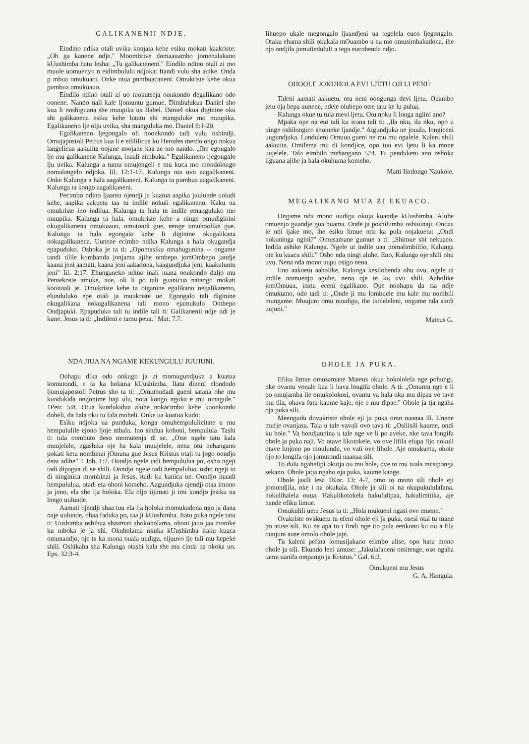GALIKANENII NDJE.
Eindino ndika otali uvika konjala kehe esiku mokati kaakriste: „Oh ga kanene ndje." Moombrive domaauambo jomehalakano kUushimba hatu lesha: „Tu galikaneneni." Eindilo ndino otali zi mo muule uomuenyo n eidimbululo ndjoka: Itandi vulu sha auike. Onda p mbua omukuaci. Onke otua pumbuacaneni. Omukriste kehe okua pumbua omukuauo.
Eindilo ndino otali zi uo mokutseja oonkondo degalikano odo oonene. Nando nali kale ljomuntu gumue. Dimbulukua Daniel sho kua li noshiguana she muupika ua Babel. Daniel okua digininе oku shi galikanena esiku kehe lutatu shi mangulukе mo muupika. Egalikaneno lje olju uvika, sha manguluka mo. Daniel 9:1-20.
Egalikaneno ljegongalo oli noonkondo tadi vulu oshindji. Omujapostoli Petrus kua li e edililicua ku Herodes merdo ongo nokua langelicua aakuiita oojane noojane kaa ze mo nando. „Ihe egongalo lje mu galikanene Kalunga, inaali zimbuka." Egalikaneno ljegongalo lju uvika. Kalunga a tumu omujengeli e mu kuca mo mondolongo nomalangelo ndjoka. Iil. 12:1-17. Kalunga ota uvu aagalikaneni. Onke Kalunga a hala aagalikaneni. Kalunga ta pumbua aagalikaneni. Kalunga ta kongo aagalikaneni.
Pecimbo ndino ljaantu ojendji ja kuatua aapika juulunde uoludi kehe, aapika aakuetu taa tu indile nokuli egalikaneno. Kaku na omukriste ino indilua. Kalunga ta hala tu indile emanguluko mo muupika. Kalunga ta hala, omukriste kehe a ninge omudiginini okugalikanena omukuauo, omutondi gue, nenge omuhoolike gue. Kalunga ta hala egongalo kehe li diginine okugalikana nokugalikanena. Uunene ecimbo ndika Kalunga a hala okugandja epapuduko. Oshoka je ta ti: „Opomasiku omahugunina -- ongame tandi tilile kombanda jonjama ajihe ombepo jomOmbepo jandje kaana jeni aamati, kaana jeni aakadona, kaagundjuka jeni, kaakuluntu jeni" Iil. 2:17. Ehunganeko ndino inali mana oonkondo daljo mu Pentekoste amuke, aue, oli li po tali guanicua natango mokati kooitaali je. Omukriste kehe ta oiganine egalikano negalikaneno, elunduluko epe otali ja muukriste ue. Egongalo tali diginine okugalikana nokugalikanena tali mono ejamukulo Ombepo Ondjapuki. Epapuduko tali tu indile tali ti: Galikanenii ndje ndi je kune. Jesus ta ti: „Indileni e tamu peua." Mat. 7.7.
NDA JIUA NA NGAME KIIKUNGULU JUUJUNI.
Oohapu dika odo onkugo ja zi momugundjuka a kuatua komutondi, e ta ka holama kUushimba. Ilatu dineni elondodo ljomujapostoli Petrus sho ta ti: „Omutondadi gueni satana ohe mu kundukida ongonime haji ulu, nota kongo ngoka e mu ninagule." 1Petr. 5:8. Otua kundukidua aluhe nokacimbo kehe koonkondo doheli, da hala oku tu fala moheli. Onke ua kuatua kudo:
Esiku ndjoka ua punduka, konga omuhempululicitate u mu hempululile ejono ljoje mbala. Ino sindua kohoni, hempulula. Tashi ti: tula oombuto deso momutenja di se. „Otse ngele tatu kala muujelele, ngashika oje ha kala muujelele, nena otu nehangano pokati ketu nombinzi jOmuna gue Jesus Kristus otaji tu jogo oondjo detu adihe" 1 Joh. 1:7. Oondjo ngele tadi hempululua po, osho ngeji tadi dipagua di se shili. Oondjo ngele tadi hempululua, osho ngeji to di ninginica mombinzi ja Jesus, itadi ku kanica ue. Oondjo inaadi hempululua, otadi eta ohoni komeho. Aagundjuka ojendji otaa imono ja jono, ela sho lja holoka. Ela oljo iijimati ji imi kondjo jesiku ua longo uulunde.
Aamati ojendji shaa tuu ela lja holoka momukadona ngo ja dana naje uulunde, ohaa faduka po, taa ji kUushimba. Itatu puka ngele tatu ti: Uushimba oshihua shaamati shokuholama, ohoni jauo jaa monike ku mboka je ja shi. Okuholama nkuka kUushimba itaku kuaca omunandjo, oje ta ka mona ouala uudigu, eijuuvo lje tali mu hepeke shili. Oshikaha sha Kalunga otashi kala she mu cinda na nkoka uo. Eps. 32:3-4.
Iihuepo ukale megongalo ljaandjeni ua tegelela euco ljegongalo. Otaku ehama shili okukala mOuambo u na mo omusimbakadona, ihe ojo ondjila jomuiteduluIi a tega eucohenda ndjo.
OHOOLE JOKUHOLA EVI LJETU OJI LI PENI?
Taleni aamati aakuetu, otu neni oongunga devi ljetu. Ouambo jetu oja hepa uunene, ndele oluhepo otse tatu ke lu pulua.
Kalunga okue tu tula mevi ljetu. Otu noku li longa ngiini ano?
Mpaka ope na eui tali ku icana tali ti: „Ila nku, ila nku, opo u ninge oshilongico shomeke ljandje." Aigundjuka ne jouala, longiceni uugundjuka. Landuleni Omuua gueni ne mu mu opalele. Kaleni shili aakuiita. Omilema mu di kondjice, opo tuu evi ljetu li ka mone uujelele. Tala eimbilo mehangano 524. Tu pendukeni ano oshoka iiguana ajihe ja hala okuhuma komeho.
Matti Iindongo Nankole.
MEGALIKANO MUA ZI EKUACO.
Ongame nda mono uudigu okuja kuandje kUushimba. Aluhe omuenjo guandje gua huama. Onde ja poshilumbu oshiuinaji. Ondaa le ndi ijake mo, ihe esiku limue nda ka pula oojakuetu: „Ondi nokuninga ngini?" Omusamane gumue a ti: „Shimue shi nekuaco. Indila ashike Kalunga. Ngele ui indile uaa nomalimbililo, Kalunga ote ku kuaca shili." Osho nda ningi aluhe. Eno, Kalunga oje shili ohu uvu. Nena nda mono uupu osigo nena.
Eno aakuetu aaholike, Kalunga kesilohenda ohu uvu, ngele ui indile nomuenjo aguhe, nena oje te ku uvu shili. Aaholike jomOmuua, inatu eceni egalikano. Ope noohapu da tsa ndje omukumo, odo tadi ti: „Onde ji mu lombuele mu kale mu nombili mungame. Muujuni omu nuudigu, ihe ikoleleleni, ongame nda sindi uujuni."
Mateus G.
OHOLE JA PUKA.
Efiku limue omusamane Mateus okua hokololela nge pohungi, nke ovantu vonale kua li hava longifa ohole. A ti: „Omuntu nge e li po omujamba ile omukolokosi, ovantu va hala oku mu dipaa vo tave mu tila, ohava futu kaume kaje, oje e mu dipae." Ohole ja tja ngaha oja puka sili.
Meengudu dovakriste ohole eji ja puka omo naanaa ili. Unene mufje ovanjasa. Tala u tale vavali ovo tava ti: „Osilisili kaume, ondi ku hole." Va hondjaunina u tale nge ve li po aveke, nke tava longifa ohole ja puka naji. Vo otave likotokele, vo ove lifila efupa fijo nokuli otave linjono po moulunde, vo vati ove lihole. Aje omukuetu, ohole ojo to longifa ojo jomutondi naanaa sili.
To dulu ngahelipi okutja ou mu hole, ove to mu tuala mcsiponga sekano. Ohole jatja ngaho oja puka, kaume kange.
Ohole jasili lesa 1Kor. 13: 4-7, omo to mono sili ohole eji jomondjila, nke i na okukala. Ohole ja sili oi na okupukululafana, nokulihalela ouua. Hakulikotokela hakulidipaa, hakulimitika, aje nande efiku limue.
Omukulili uetu Jesus ta ti: „Hola mukueni ngasi ove muene."
Ovakriste ovakuetu tu efeni ohole eji ja puka, osesi otai tu mane po atuse sili. Ku na apa to i findi nge ito pula eenkono ku ou a fila ounjuni ause omolu ohole jaje.
Tu kaleni pefina lomusijakano efimbo alise, opo hatu mono ohole ja sili. Ekundo leni amuse: „Jakulafaneni omitenge, oso ngaha tamu uanifa ompango ja Kristus." Gal. 6:2.
Omukueni mu Jesus
G. A. Hangula.